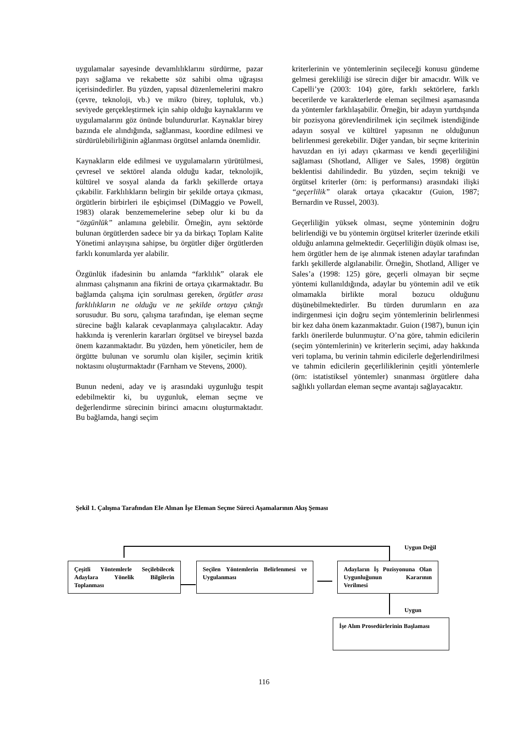uygulamalar sayesinde devamlılıklarını sürdürme, pazar payı sağlama ve rekabette söz sahibi olma uğraşısı içerisindedirler. Bu yüzden, yapısal düzenlemelerini makro (çevre, teknoloji, vb.) ve mikro (birey, topluluk, vb.) seviyede gerçekleştirmek için sahip olduğu kaynaklarını ve uygulamalarını göz önünde bulundururlar. Kaynaklar birey bazında ele alındığında, sağlanması, koordine edilmesi ve sürdürülebilirliğinin ağlanması örgütsel anlamda önemlidir.
Kaynakların elde edilmesi ve uygulamaların yürütülmesi, çevresel ve sektörel alanda olduğu kadar, teknolojik, kültürel ve sosyal alanda da farklı şekillerde ortaya çıkabilir. Farklılıkların belirgin bir şekilde ortaya çıkması, örgütlerin birbirleri ile eşbiçimsel (DiMaggio ve Powell, 1983) olarak benzememelerine sebep olur ki bu da “özgünlük” anlamına gelebilir. Örneğin, aynı sektörde bulunan örgütlerden sadece bir ya da birkaçı Toplam Kalite Yönetimi anlayışına sahipse, bu örgütler diğer örgütlerden farklı konumlarda yer alabilir.
Özgünlük ifadesinin bu anlamda “farklılık” olarak ele alınması çalışmanın ana fikrini de ortaya çıkarmaktadır. Bu bağlamda çalışma için sorulması gereken, örgütler arası farklılıkların ne olduğu ve ne şekilde ortaya çıktığı sorusudur. Bu soru, çalışma tarafından, işe eleman seçme sürecine bağlı kalarak cevaplanmaya çalışılacaktır. Aday hakkında iş verenlerin kararları örgütsel ve bireysel bazda önem kazanmaktadır. Bu yüzden, hem yöneticiler, hem de örgütte bulunan ve sorumlu olan kişiler, seçimin kritik noktasını oluşturmaktadır (Farnham ve Stevens, 2000).
Bunun nedeni, aday ve iş arasındaki uygunluğu tespit edebilmektir ki, bu uygunluk, eleman seçme ve değerlendirme sürecinin birinci amacını oluşturmaktadır. Bu bağlamda, hangi seçim
kriterlerinin ve yöntemlerinin seçileceği konusu gündeme gelmesi gerekliliği ise sürecin diğer bir amacıdır. Wilk ve Capelli’ye (2003: 104) göre, farklı sektörlere, farklı becerilerde ve karakterlerde eleman seçilmesi aşamasında da yöntemler farklılaşabilir. Örneğin, bir adayın yurtdışında bir pozisyona görevlendirilmek için seçilmek istendiğinde adayın sosyal ve kültürel yapısının ne olduğunun belirlenmesi gerekebilir. Diğer yandan, bir seçme kriterinin havuzdan en iyi adayı çıkarması ve kendi geçerliliğini sağlaması (Shotland, Alliger ve Sales, 1998) örgütün beklentisi dahilindedir. Bu yüzden, seçim tekniği ve örgütsel kriterler (örn: iş performansı) arasındaki ilişki “geçerlilik” olarak ortaya çıkacaktır (Guion, 1987; Bernardin ve Russel, 2003).
Geçerliliğin yüksek olması, seçme yönteminin doğru belirlendiği ve bu yöntemin örgütsel kriterler üzerinde etkili olduğu anlamına gelmektedir. Geçerliliğin düşük olması ise, hem örgütler hem de işe alınmak istenen adaylar tarafından farklı şekillerde algılanabilir. Örneğin, Shotland, Alliger ve Sales’a (1998: 125) göre, geçerli olmayan bir seçme yöntemi kullanıldığında, adaylar bu yöntemin adil ve etik olmamakla birlikte moral bozucu olduğunu düşünebilmektedirler. Bu türden durumların en aza indirgenmesi için doğru seçim yöntemlerinin belirlenmesi bir kez daha önem kazanmaktadır. Guion (1987), bunun için farklı önerilerde bulunmuştur. O’na göre, tahmin edicilerin (seçim yöntemlerinin) ve kriterlerin seçimi, aday hakkında veri toplama, bu verinin tahmin edicilerle değerlendirilmesi ve tahmin edicilerin geçerliliklerinin çeşitli yöntemlerle (örn: istatistiksel yöntemler) sınanması örgütlere daha sağlıklı yollardan eleman seçme avantajı sağlayacaktır.
Şekil 1. Çalışma Tarafından Ele Alınan İşe Eleman Seçme Süreci Aşamalarının Akış Şeması
Uygun Değil
Çeşitli Yöntemlerle Seçilebilecek Adaylara Yönelik Bilgilerin Toplanması
Seçilen Yöntemlerin Belirlenmesi ve Uygulanması
Adayların İş Pozisyonuna Olan Uygunluğunun Kararının Verilmesi
Uygun
İşe Alım Prosedürlerinin Başlaması
116